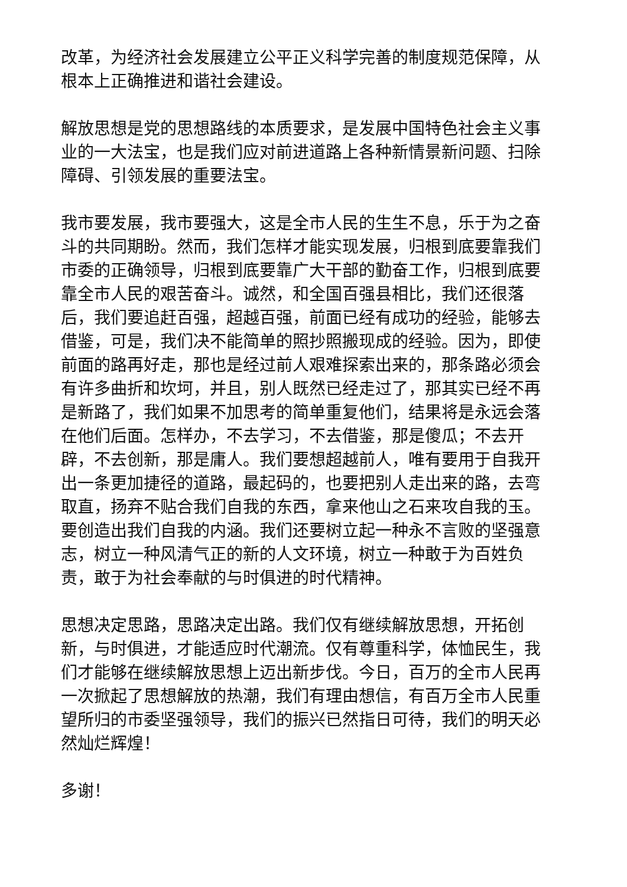改革，为经济社会发展建立公平正义科学完善的制度规范保障，从根本上正确推进和谐社会建设。
解放思想是党的思想路线的本质要求，是发展中国特色社会主义事业的一大法宝，也是我们应对前进道路上各种新情景新问题、扫除障碍、引领发展的重要法宝。
我市要发展，我市要强大，这是全市人民的生生不息，乐于为之奋斗的共同期盼。然而，我们怎样才能实现发展，归根到底要靠我们市委的正确领导，归根到底要靠广大干部的勤奋工作，归根到底要靠全市人民的艰苦奋斗。诚然，和全国百强县相比，我们还很落后，我们要追赶百强，超越百强，前面已经有成功的经验，能够去借鉴，可是，我们决不能简单的照抄照搬现成的经验。因为，即使前面的路再好走，那也是经过前人艰难探索出来的，那条路必须会有许多曲折和坎坷，并且，别人既然已经走过了，那其实已经不再是新路了，我们如果不加思考的简单重复他们，结果将是永远会落在他们后面。怎样办，不去学习，不去借鉴，那是傻瓜；不去开辟，不去创新，那是庸人。我们要想超越前人，唯有要用于自我开出一条更加捷径的道路，最起码的，也要把别人走出来的路，去弯取直，扬弃不贴合我们自我的东西，拿来他山之石来攻自我的玉。要创造出我们自我的内涵。我们还要树立起一种永不言败的坚强意志，树立一种风清气正的新的人文环境，树立一种敢于为百姓负责，敢于为社会奉献的与时俱进的时代精神。
思想决定思路，思路决定出路。我们仅有继续解放思想，开拓创新，与时俱进，才能适应时代潮流。仅有尊重科学，体恤民生，我们才能够在继续解放思想上迈出新步伐。今日，百万的全市人民再一次掀起了思想解放的热潮，我们有理由想信，有百万全市人民重望所归的市委坚强领导，我们的振兴已然指日可待，我们的明天必然灿烂辉煌！
多谢！